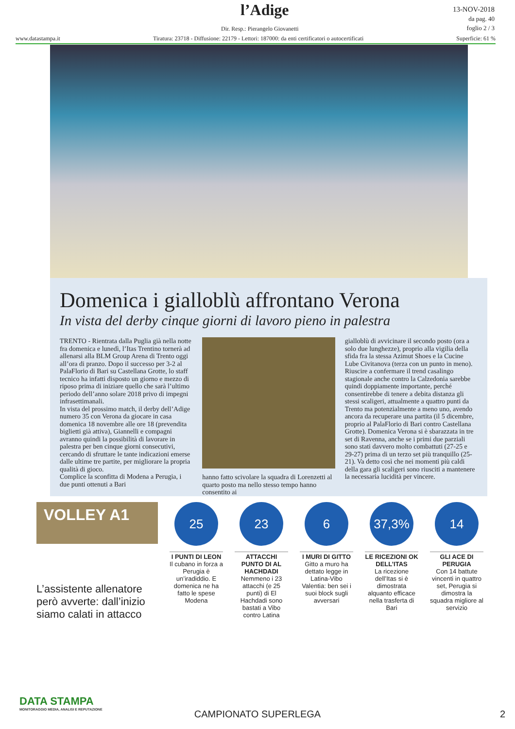l’Adige
13-NOV-2018
da pag. 40
foglio 2 / 3
Dir. Resp.: Pierangelo Giovanetti
www.datastampa.it Tiratura: 23718 - Diffusione: 22179 - Lettori: 187000: da enti certificatori o autocertificati Superficie: 61 %
Domenica i gialloblù affrontano Verona
In vista del derby cinque giorni di lavoro pieno in palestra
TRENTO - Rientrata dalla Puglia già nella notte fra domenica e lunedì, l’Itas Trentino tornerà ad allenarsi alla BLM Group Arena di Trento oggi all’ora di pranzo. Dopo il successo per 3-2 al PalaFlorio di Bari su Castellana Grotte, lo staff tecnico ha infatti disposto un giorno e mezzo di riposo prima di iniziare quello che sarà l’ultimo periodo dell’anno solare 2018 privo di impegni infrasettimanali.
In vista del prossimo match, il derby dell’Adige numero 35 con Verona da giocare in casa domenica 18 novembre alle ore 18 (prevendita biglietti già attiva), Giannelli e compagni avranno quindi la possibilità di lavorare in palestra per ben cinque giorni consecutivi, cercando di sfruttare le tante indicazioni emerse dalle ultime tre partite, per migliorare la propria qualità di gioco.
Complice la sconfitta di Modena a Perugia, i due punti ottenuti a Bari
hanno fatto scivolare la squadra di Lorenzetti al quarto posto ma nello stesso tempo hanno consentito ai
gialloblù di avvicinare il secondo posto (ora a solo due lunghezze), proprio alla vigilia della sfida fra la stessa Azimut Shoes e la Cucine Lube Civitanova (terza con un punto in meno).
Riuscire a confermare il trend casalingo stagionale anche contro la Calzedonia sarebbe quindi doppiamente importante, perché consentirebbe di tenere a debita distanza gli stessi scaligeri, attualmente a quattro punti da Trento ma potenzialmente a meno uno, avendo ancora da recuperare una partita (il 5 dicembre, proprio al PalaFlorio di Bari contro Castellana Grotte). Domenica Verona si è sbarazzata in tre set di Ravenna, anche se i primi due parziali sono stati davvero molto combattuti (27-25 e 29-27) prima di un terzo set più tranquillo (25-21). Va detto così che nei momenti più caldi della gara gli scaligeri sono riusciti a mantenere la necessaria lucidità per vincere.
VOLLEY A1
L’assistente allenatore però avverte: dall’inizio siamo calati in attacco
25
I PUNTI DI LEON
Il cubano in forza a Perugia è un’iradiddio. E domenica ne ha fatto le spese Modena
23
ATTACCHI PUNTO DI AL HACHDADI
Nemmeno i 23 attacchi (e 25 punti) di El Hachdadi sono bastati a Vibo contro Latina
6
I MURI DI GITTO
Gitto a muro ha dettato legge in Latina-Vibo Valentia: ben sei i suoi block sugli avversari
37,3%
LE RICEZIONI OK DELL’ITAS
La ricezione dell’Itas si è dimostrata alquanto efficace nella trasferta di Bari
14
GLI ACE DI PERUGIA
Con 14 battute vincenti in quattro set, Perugia si dimostra la squadra migliore al servizio
DATA STAMPA
MONITORAGGIO MEDIA, ANALISI E REPUTAZIONE
CAMPIONATO SUPERLEGA
2